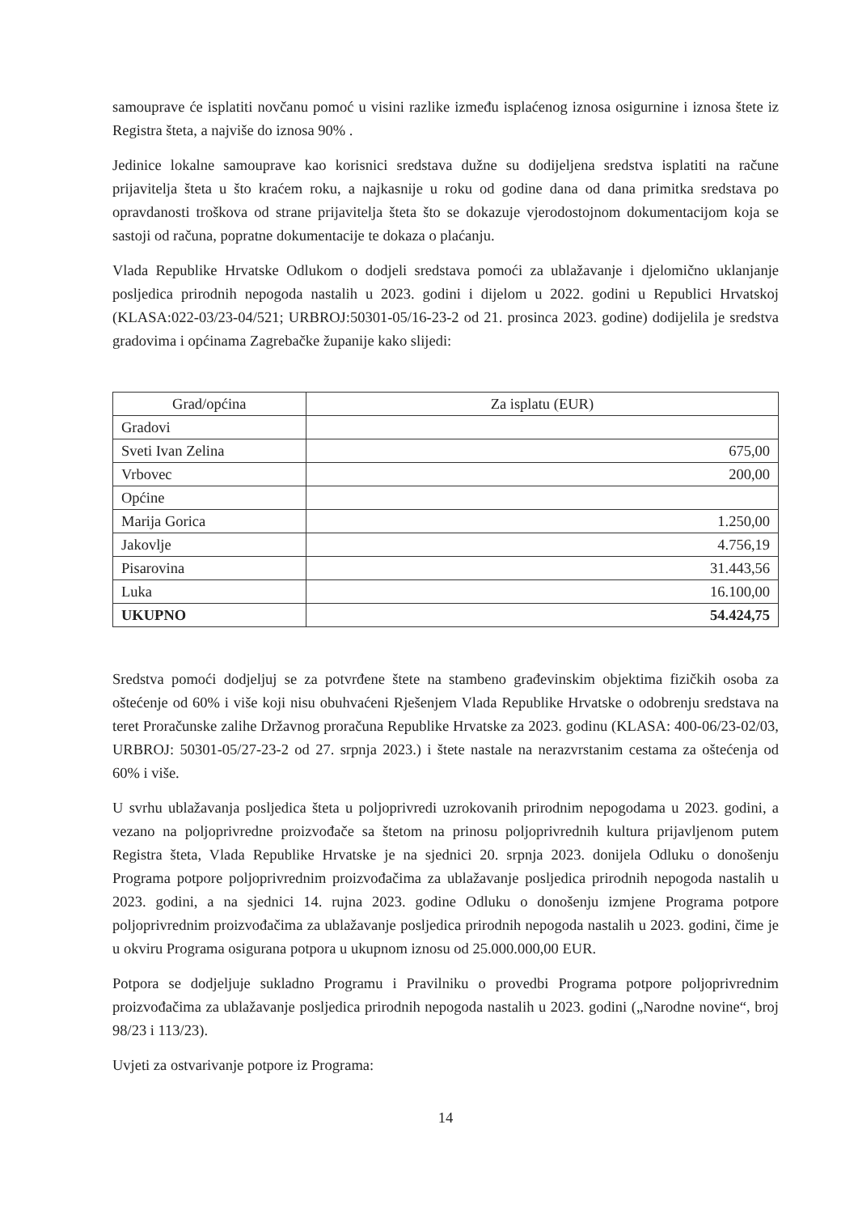samouprave će isplatiti novčanu pomoć u visini razlike između isplaćenog iznosa osigurnine i iznosa štete iz Registra šteta, a najviše do iznosa 90% .
Jedinice lokalne samouprave kao korisnici sredstava dužne su dodijeljena sredstva isplatiti na račune prijavitelja šteta u što kraćem roku, a najkasnije u roku od godine dana od dana primitka sredstava po opravdanosti troškova od strane prijavitelja šteta što se dokazuje vjerodostojnom dokumentacijom koja se sastoji od računa, popratne dokumentacije te dokaza o plaćanju.
Vlada Republike Hrvatske Odlukom o dodjeli sredstava pomoći za ublažavanje i djelomično uklanjanje posljedica prirodnih nepogoda nastalih u 2023. godini i dijelom u 2022. godini u Republici Hrvatskoj (KLASA:022-03/23-04/521; URBROJ:50301-05/16-23-2 od 21. prosinca 2023. godine) dodijelila je sredstva gradovima i općinama Zagrebačke županije kako slijedi:
| Grad/općina | Za isplatu (EUR) |
| --- | --- |
| Gradovi | |
| Sveti Ivan Zelina | 675,00 |
| Vrbovec | 200,00 |
| Općine | |
| Marija Gorica | 1.250,00 |
| Jakovlje | 4.756,19 |
| Pisarovina | 31.443,56 |
| Luka | 16.100,00 |
| UKUPNO | 54.424,75 |
Sredstva pomoći dodjeljuj se za potvrđene štete na stambeno građevinskim objektima fizičkih osoba za oštećenje od 60% i više koji nisu obuhvaćeni Rješenjem Vlada Republike Hrvatske o odobrenju sredstava na teret Proračunske zalihe Državnog proračuna Republike Hrvatske za 2023. godinu (KLASA: 400-06/23-02/03, URBROJ: 50301-05/27-23-2 od 27. srpnja 2023.) i štete nastale na nerazvrstanim cestama za oštećenja od 60% i više.
U svrhu ublažavanja posljedica šteta u poljoprivredi uzrokovanih prirodnim nepogodama u 2023. godini, a vezano na poljoprivredne proizvođače sa štetom na prinosu poljoprivrednih kultura prijavljenom putem Registra šteta, Vlada Republike Hrvatske je na sjednici 20. srpnja 2023. donijela Odluku o donošenju Programa potpore poljoprivrednim proizvođačima za ublažavanje posljedica prirodnih nepogoda nastalih u 2023. godini, a na sjednici 14. rujna 2023. godine Odluku o donošenju izmjene Programa potpore poljoprivrednim proizvođačima za ublažavanje posljedica prirodnih nepogoda nastalih u 2023. godini, čime je u okviru Programa osigurana potpora u ukupnom iznosu od 25.000.000,00 EUR.
Potpora se dodjeljuje sukladno Programu i Pravilniku o provedbi Programa potpore poljoprivrednim proizvođačima za ublažavanje posljedica prirodnih nepogoda nastalih u 2023. godini („Narodne novine“, broj 98/23 i 113/23).
Uvjeti za ostvarivanje potpore iz Programa:
14